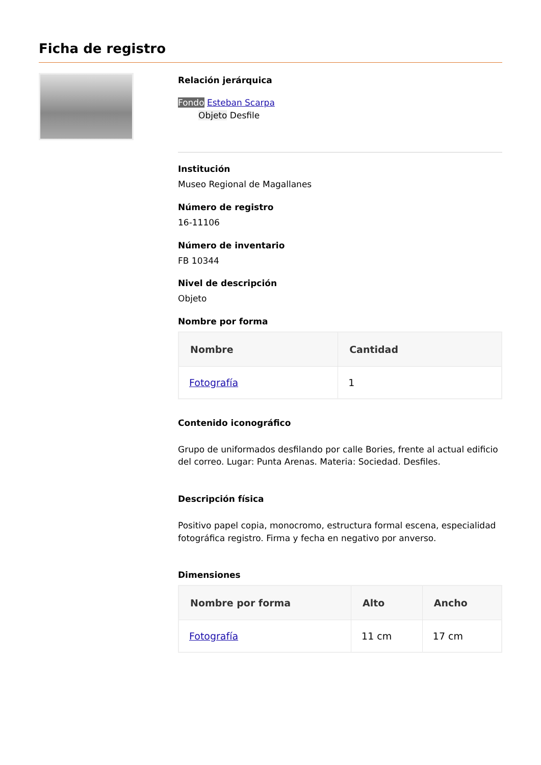Ficha de registro
Relación jerárquica
Fondo Esteban Scarpa
Objeto Desfile
Institución
Museo Regional de Magallanes
Número de registro
16-11106
Número de inventario
FB 10344
Nivel de descripción
Objeto
Nombre por forma
| Nombre | Cantidad |
| --- | --- |
| Fotografía | 1 |
Contenido iconográfico
Grupo de uniformados desfilando por calle Bories, frente al actual edificio del correo. Lugar: Punta Arenas. Materia: Sociedad. Desfiles.
Descripción física
Positivo papel copia, monocromo, estructura formal escena, especialidad fotográfica registro. Firma y fecha en negativo por anverso.
Dimensiones
| Nombre por forma | Alto | Ancho |
| --- | --- | --- |
| Fotografía | 11 cm | 17 cm |